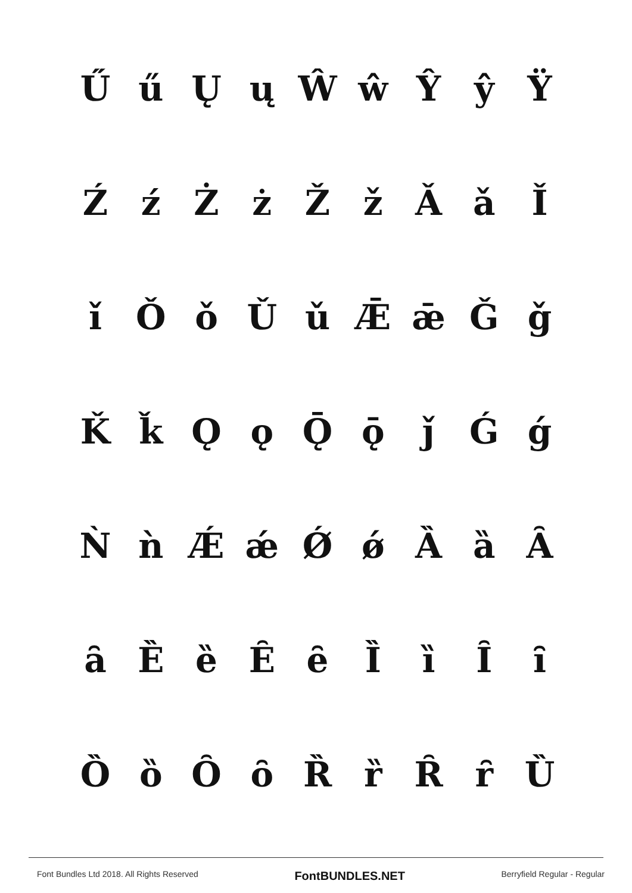ŰűŲųŴŵŶŷŸ
ŹźŻżŽžǍǎǏ
ǐǑǒǓǔǢǣǦǧ
ǨǩǪǫǬǭǰǴǵ
ǸǹǼǽǾǿȀȁȂ
ȃȄȅȆȇȈȉȊȋ
ȌȍȎȏȐȑȒȓȔ
Font Bundles Ltd 2018. All Rights Reserved FontBUNDLES.NET Berryfield Regular - Regular